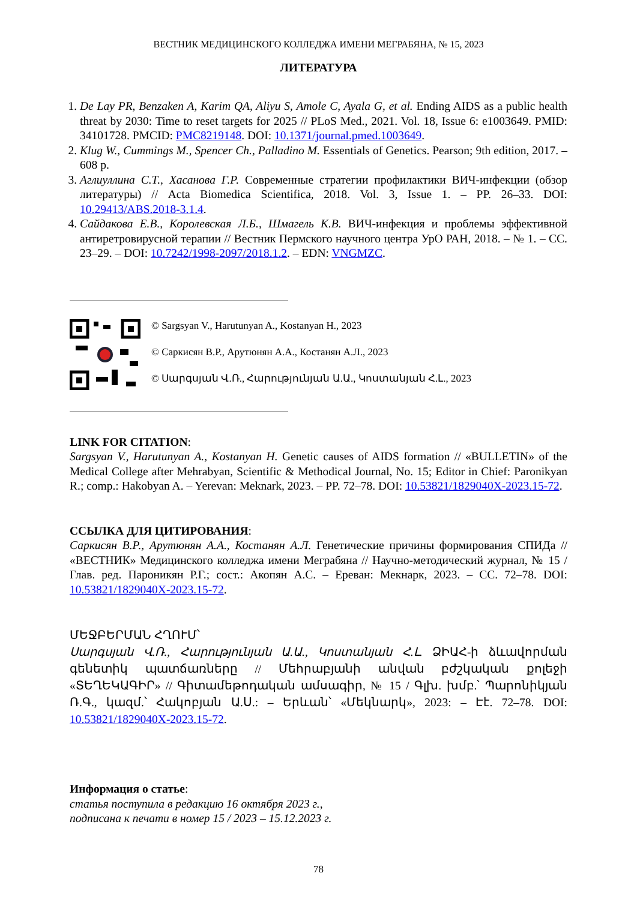ВЕСТНИК МЕДИЦИНСКОГО КОЛЛЕДЖА ИМЕНИ МЕГРАБЯНА, № 15, 2023
ЛИТЕРАТУРА
1. De Lay PR, Benzaken A, Karim QA, Aliyu S, Amole C, Ayala G, et al. Ending AIDS as a public health threat by 2030: Time to reset targets for 2025 // PLoS Med., 2021. Vol. 18, Issue 6: e1003649. PMID: 34101728. PMCID: PMC8219148. DOI: 10.1371/journal.pmed.1003649.
2. Klug W., Cummings M., Spencer Ch., Palladino M. Essentials of Genetics. Pearson; 9th edition, 2017. – 608 p.
3. Аглиуллина С.Т., Хасанова Г.Р. Современные стратегии профилактики ВИЧ-инфекции (обзор литературы) // Acta Biomedica Scientifica, 2018. Vol. 3, Issue 1. – PP. 26–33. DOI: 10.29413/ABS.2018-3.1.4.
4. Сайдакова Е.В., Королевская Л.Б., Шмагель К.В. ВИЧ-инфекция и проблемы эффектив­ной антиретровирусной терапии // Вестник Пермского научного центра УрО РАН, 2018. – № 1. – СС. 23–29. – DOI: 10.7242/1998-2097/2018.1.2. – EDN: VNGMZC.
© Sargsyan V., Harutunyan A., Kostanyan H., 2023
© Саркисян В.Р., Арутюнян А.А., Костанян А.Л., 2023
© Սարգսյան Վ.Ռ., Հարությունյան Ա.Ա., Կոստանյան Հ.Լ., 2023
LINK FOR CITATION:
Sargsyan V., Harutunyan A., Kostanyan H. Genetic causes of AIDS formation // «BULLETIN» of the Medical College after Mehrabyan, Scientific & Methodical Journal, No. 15; Editor in Chief: Paronikyan R.; comp.: Hakobyan A. – Yerevan: Meknark, 2023. – PP. 72–78. DOI: 10.53821/1829040X-2023.15-72.
ССЫЛКА ДЛЯ ЦИТИРОВАНИЯ:
Саркисян В.Р., Арутюнян А.А., Костанян А.Л. Генетические причины формирования СПИДа // «ВЕСТНИК» Медицинского колледжа имени Меграбяна // Научно-методический жур­нал, № 15 / Глав. ред. Пароникян Р.Г.; сост.: Акопян А.С. – Ереван: Мекнарк, 2023. – СС. 72–78. DOI: 10.53821/1829040X-2023.15-72.
ՄԵՋԲԵՐՄԱՆ ՀՂՈՒՄ՝
Սարգսյան Վ.Ռ., Հարությունյան Ա.Ա., Կոստանյան Հ.Լ. ՁԻԱՀ-ի ձևավորման գենետիկ պատճառները // Մեհրաբյանի անվան բժշկական քոլեջի «ՏԵՂԵԿԱԳԻՐ» // Գիտամե­թոդական ամսագիր, № 15 / Գլխ. խմբ.՝ Պարոնիկյան Ռ.Գ., կազմ.՝ Հակոբյան Ա.Ս.: – Երևան՝ «Մեկնարկ», 2023: – Էէ. 72–78. DOI: 10.53821/1829040X-2023.15-72.
Информация о статье:
статья поступила в редакцию 16 октября 2023 г.,
подписана к печати в номер 15 / 2023 – 15.12.2023 г.
78